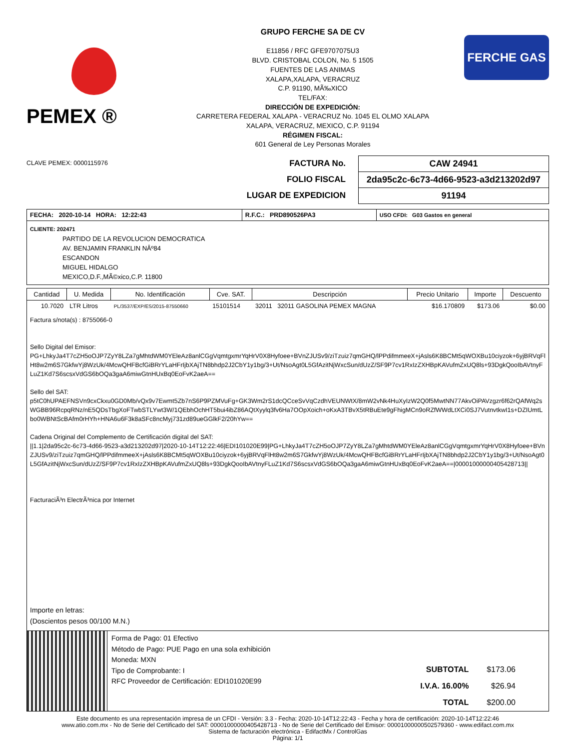PEMEX ®
GRUPO FERCHE SA DE CV
E11856 / RFC GFE9707075U3
BLVD. CRISTOBAL COLON, No. 5 1505
FUENTES DE LAS ANIMAS
XALAPA,XALAPA, VERACRUZ
C.P. 91190, MÃ‰XICO
TEL/FAX:
DIRECCIÓN DE EXPEDICIÓN:
CARRETERA FEDERAL XALAPA - VERACRUZ No. 1045 EL OLMO XALAPA
XALAPA, VERACRUZ, MEXICO, C.P. 91194
RÉGIMEN FISCAL:
601 General de Ley Personas Morales
FERCHE GAS
CLAVE PEMEX: 0000115976
FACTURA No.
FOLIO FISCAL
LUGAR DE EXPEDICION
CAW 24941
2da95c2c-6c73-4d66-9523-a3d213202d97
91194
| FECHA: 2020-10-14 HORA: 12:22:43 | R.F.C.: PRD890526PA3 | USO CFDI: G03 Gastos en general |
CLIENTE: 202471
PARTIDO DE LA REVOLUCION DEMOCRATICA
AV. BENJAMIN FRANKLIN NÂº84
ESCANDON
MIGUEL HIDALGO
MEXICO,D.F.,MÃ©xico,C.P. 11800
| Cantidad | U. Medida | No. Identificación | Cve. SAT. | Descripción | Precio Unitario | Importe | Descuento |
| --- | --- | --- | --- | --- | --- | --- | --- |
| 10.7020 | LTR Litros | PL/3537/EXP/ES/2015-87550660 | 15101514 | 32011 32011 GASOLINA PEMEX MAGNA | $16.170809 | $173.06 | $0.00 |
Factura s/nota(s) : 8755066-0
Sello Digital del Emisor:
PG+LhkyJa4T7cZH5oOJP7ZyY8LZa7gMhtdWM0YEleAz8anlCGgVqmtgxmrYqHrV0X8Hyfoee+BVnZJUSv9/ziTzuiz7qmGHQ/lPPdifmmeeX+jAsls6K8BCMt5qWOXBu10ciyzok+6yjBRVqFlHt8w2m6S7GkfwYj8WzUk/4McwQHFBcfGiBRrYLaHFrIjbXAjTN8bhdp2J2CbY1y1bg/3+Ut/NsoAgt0L5GfAzitNjWxcSun/dUzZ/SF9P7cv1RxIzZXHBpKAVufmZxUQ8ls+93DgkQooIbAVtnyFLuZ1Kd7S6scsxVdGS6bOQa3gaA6miwGtnHUxBq0EoFvK2aeA==
Sello del SAT:
p5tC0hUPAEFNSVn9cxCkxu0GD0Mb/vQx9v7Ewmt5Zb7nS6P9PZMVuFg+GK3Wm2rS1dcQCceSvVqCzdhVEUNWtX/8mW2vNk4HuXyIzW2Q0f5MwtNN77AkvOiPAVzgzr6f62rQAfWq2sWGBB96RcpqRNz/nE5QDsTbgXoFTwbSTLYwt3W/1QEbhOchHT5bui4ibZ86AQtXyylq3fv6Ha7OOpXoich+oKxA3TBvX5tRBuEte9gFhigMCn9oRZfWWdLtXCi0SJ7VutnvtkwI1s+DZIUmtLbo0WBNtScBAfm0rHYh+HNA6u6F3k8aSFc8ncMyj731zd89ueGGlkF2/20hYw==
Cadena Original del Complemento de Certificación digital del SAT:
||1.1|2da95c2c-6c73-4d66-9523-a3d213202d97|2020-10-14T12:22:46|EDI101020E99|PG+LhkyJa4T7cZH5oOJP7ZyY8LZa7gMhtdWM0YEleAz8anlCGgVqmtgxmrYqHrV0X8Hyfoee+BVnZJUSv9/ziTzuiz7qmGHQ/lPPdifmmeeX+jAsls6K8BCMt5qWOXBu10ciyzok+6yjBRVqFlHt8w2m6S7GkfwYj8WzUk/4McwQHFBcfGiBRrYLaHFrIjbXAjTN8bhdp2J2CbY1y1bg/3+Ut/NsoAgt0L5GfAzitNjWxcSun/dUzZ/SF9P7cv1RxIzZXHBpKAVufmZxUQ8ls+93DgkQooIbAVtnyFLuZ1Kd7S6scsxVdGS6bOQa3gaA6miwGtnHUxBq0EoFvK2aeA==|00001000000405428713||
FacturaciÃ³n ElectrÃ³nica por Internet
Importe en letras:
(Doscientos pesos 00/100 M.N.)
Forma de Pago: 01 Efectivo
Método de Pago: PUE Pago en una sola exhibición
Moneda: MXN
Tipo de Comprobante: I
RFC Proveedor de Certificación: EDI101020E99
| SUBTOTAL | $173.06 |
| I.V.A. 16.00% | $26.94 |
| TOTAL | $200.00 |
Este documento es una representación impresa de un CFDI - Versión: 3.3 - Fecha: 2020-10-14T12:22:43 - Fecha y hora de certificación: 2020-10-14T12:22:46
www.atio.com.mx - No de Serie del Certificado del SAT: 00001000000405428713 - No de Serie del Certificado del Emisor: 00001000000502579360 - www.edifact.com.mx
Sistema de facturación electrónica - EdifactMx / ControlGas
Página: 1/1